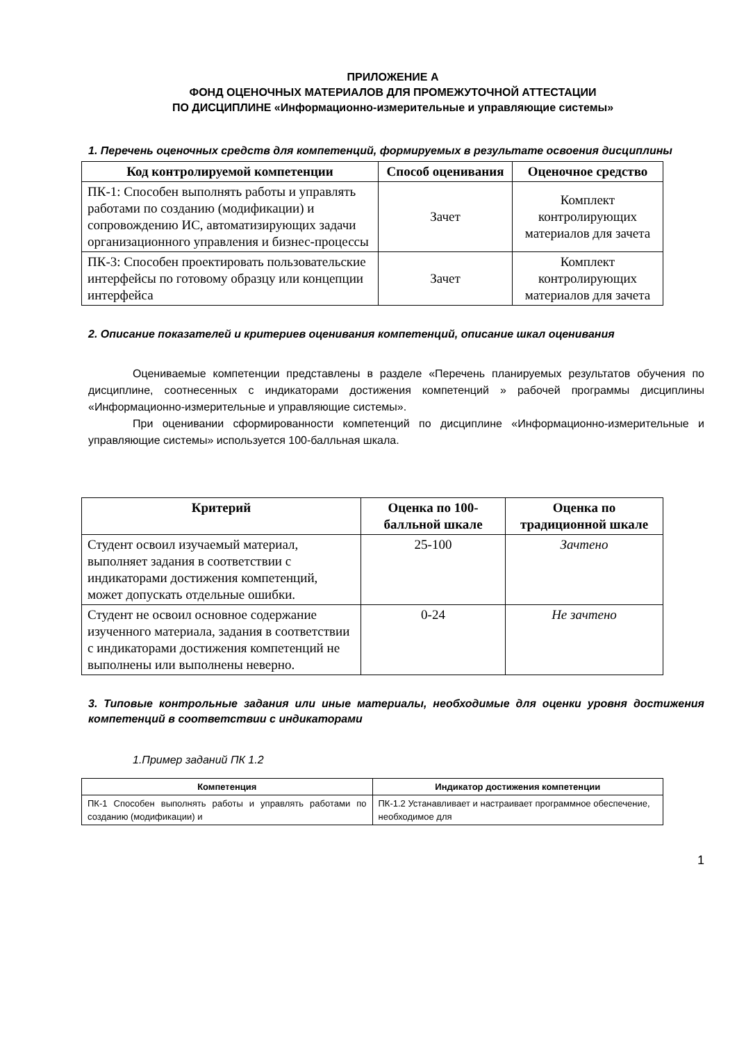ПРИЛОЖЕНИЕ А
ФОНД ОЦЕНОЧНЫХ МАТЕРИАЛОВ ДЛЯ ПРОМЕЖУТОЧНОЙ АТТЕСТАЦИИ
ПО ДИСЦИПЛИНЕ «Информационно-измерительные и управляющие системы»
1. Перечень оценочных средств для компетенций, формируемых в результате освоения дисциплины
| Код контролируемой компетенции | Способ оценивания | Оценочное средство |
| --- | --- | --- |
| ПК-1: Способен выполнять работы и управлять работами по созданию (модификации) и сопровождению ИС, автоматизирующих задачи организационного управления и бизнес-процессы | Зачет | Комплект контролирующих материалов для зачета |
| ПК-3: Способен проектировать пользовательские интерфейсы по готовому образцу или концепции интерфейса | Зачет | Комплект контролирующих материалов для зачета |
2. Описание показателей и критериев оценивания компетенций, описание шкал оценивания
Оцениваемые компетенции представлены в разделе «Перечень планируемых результатов обучения по дисциплине, соотнесенных с индикаторами достижения компетенций » рабочей программы дисциплины «Информационно-измерительные и управляющие системы».
При оценивании сформированности компетенций по дисциплине «Информационно-измерительные и управляющие системы» используется 100-балльная шкала.
| Критерий | Оценка по 100-балльной шкале | Оценка по традиционной шкале |
| --- | --- | --- |
| Студент освоил изучаемый материал, выполняет задания в соответствии с индикаторами достижения компетенций, может допускать отдельные ошибки. | 25-100 | Зачтено |
| Студент не освоил основное содержание изученного материала, задания в соответствии с индикаторами достижения компетенций не выполнены или выполнены неверно. | 0-24 | Не зачтено |
3. Типовые контрольные задания или иные материалы, необходимые для оценки уровня достижения компетенций в соответствии с индикаторами
1.Пример заданий ПК 1.2
| Компетенция | Индикатор достижения компетенции |
| --- | --- |
| ПК-1 Способен выполнять работы и управлять работами по созданию (модификации) и | ПК-1.2 Устанавливает и настраивает программное обеспечение, необходимое для |
1